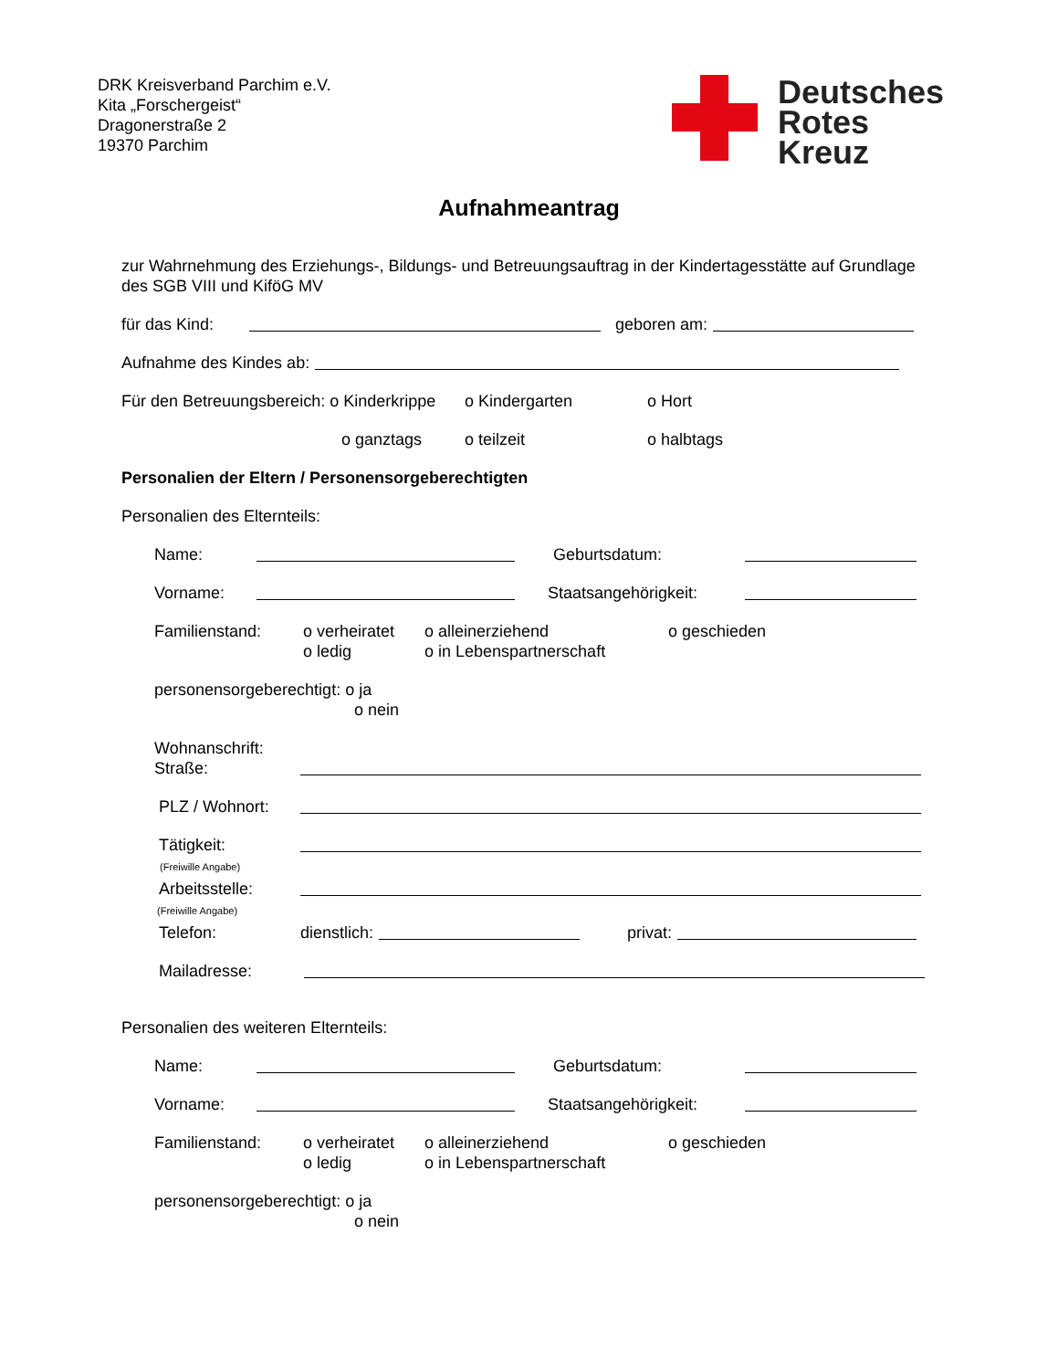DRK Kreisverband Parchim e.V.
Kita „Forschergeist“
Dragonerstraße 2
19370 Parchim
Deutsches
Rotes
Kreuz
Aufnahmeantrag
zur Wahrnehmung des Erziehungs-, Bildungs- und Betreuungsauftrag in der Kindertagesstätte auf Grundlage des SGB VIII und KiföG MV
für das Kind: geboren am:
Aufnahme des Kindes ab:
Für den Betreuungsbereich: o Kinderkrippe o Kindergarten o Hort
o ganztags o teilzeit o halbtags
Personalien der Eltern / Personensorgeberechtigten
Personalien des Elternteils:
Name: Geburtsdatum:
Vorname: Staatsangehörigkeit:
Familienstand: o verheiratet
o ledig o alleinerziehend
o in Lebenspartnerschaft o geschieden
personensorgeberechtigt: o ja
o nein
Wohnanschrift:
Straße:
PLZ / Wohnort:
Tätigkeit:
(Freiwille Angabe)
Arbeitsstelle:
(Freiwille Angabe)
Telefon: dienstlich: privat:
Mailadresse:
Personalien des weiteren Elternteils:
Name: Geburtsdatum:
Vorname: Staatsangehörigkeit:
Familienstand: o verheiratet
o ledig o alleinerziehend
o in Lebenspartnerschaft o geschieden
personensorgeberechtigt: o ja
o nein